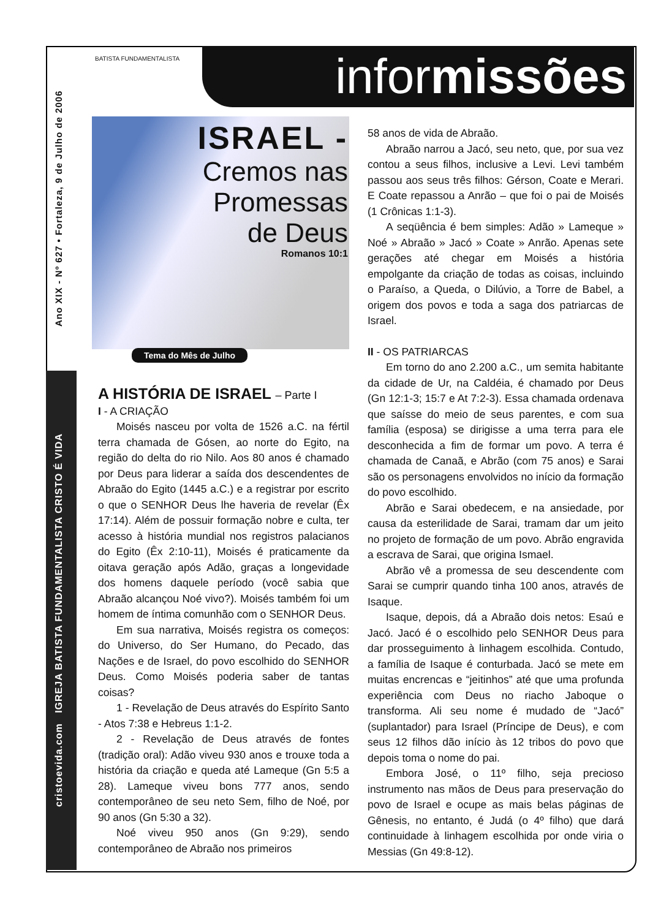Ano XIX - Nº 627 • Fortaleza, 9 de Julho de 2006
cristoevida.com IGREJA BATISTA FUNDAMENTALISTA CRISTO É VIDA
BATISTA FUNDAMENTALISTA informissões
ISRAEL -
Cremos nas Promessas de Deus
Romanos 10:1
Tema do Mês de Julho
A HISTÓRIA DE ISRAEL – Parte I
I - A CRIAÇÃO
Moisés nasceu por volta de 1526 a.C. na fértil terra chamada de Gósen, ao norte do Egito, na região do delta do rio Nilo. Aos 80 anos é chamado por Deus para liderar a saída dos descendentes de Abraão do Egito (1445 a.C.) e a registrar por escrito o que o SENHOR Deus lhe haveria de revelar (Êx 17:14). Além de possuir formação nobre e culta, ter acesso à história mundial nos registros palacianos do Egito (Êx 2:10-11), Moisés é praticamente da oitava geração após Adão, graças a longevidade dos homens daquele período (você sabia que Abraão alcançou Noé vivo?). Moisés também foi um homem de íntima comunhão com o SENHOR Deus.
Em sua narrativa, Moisés registra os começos: do Universo, do Ser Humano, do Pecado, das Nações e de Israel, do povo escolhido do SENHOR Deus. Como Moisés poderia saber de tantas coisas?
1 - Revelação de Deus através do Espírito Santo - Atos 7:38 e Hebreus 1:1-2.
2 - Revelação de Deus através de fontes (tradição oral): Adão viveu 930 anos e trouxe toda a história da criação e queda até Lameque (Gn 5:5 a 28). Lameque viveu bons 777 anos, sendo contemporâneo de seu neto Sem, filho de Noé, por 90 anos (Gn 5:30 a 32).
Noé viveu 950 anos (Gn 9:29), sendo contemporâneo de Abraão nos primeiros
58 anos de vida de Abraão.
Abraão narrou a Jacó, seu neto, que, por sua vez contou a seus filhos, inclusive a Levi. Levi também passou aos seus três filhos: Gérson, Coate e Merari. E Coate repassou a Anrão – que foi o pai de Moisés (1 Crônicas 1:1-3).
A seqüência é bem simples: Adão » Lameque » Noé » Abraão » Jacó » Coate » Anrão. Apenas sete gerações até chegar em Moisés a história empolgante da criação de todas as coisas, incluindo o Paraíso, a Queda, o Dilúvio, a Torre de Babel, a origem dos povos e toda a saga dos patriarcas de Israel.
II - OS PATRIARCAS
Em torno do ano 2.200 a.C., um semita habitante da cidade de Ur, na Caldéia, é chamado por Deus (Gn 12:1-3; 15:7 e At 7:2-3). Essa chamada ordenava que saísse do meio de seus parentes, e com sua família (esposa) se dirigisse a uma terra para ele desconhecida a fim de formar um povo. A terra é chamada de Canaã, e Abrão (com 75 anos) e Sarai são os personagens envolvidos no início da formação do povo escolhido.
Abrão e Sarai obedecem, e na ansiedade, por causa da esterilidade de Sarai, tramam dar um jeito no projeto de formação de um povo. Abrão engravida a escrava de Sarai, que origina Ismael.
Abrão vê a promessa de seu descendente com Sarai se cumprir quando tinha 100 anos, através de Isaque.
Isaque, depois, dá a Abraão dois netos: Esaú e Jacó. Jacó é o escolhido pelo SENHOR Deus para dar prosseguimento à linhagem escolhida. Contudo, a família de Isaque é conturbada. Jacó se mete em muitas encrencas e “jeitinhos” até que uma profunda experiência com Deus no riacho Jaboque o transforma. Ali seu nome é mudado de “Jacó” (suplantador) para Israel (Príncipe de Deus), e com seus 12 filhos dão início às 12 tribos do povo que depois toma o nome do pai.
Embora José, o 11º filho, seja precioso instrumento nas mãos de Deus para preservação do povo de Israel e ocupe as mais belas páginas de Gênesis, no entanto, é Judá (o 4º filho) que dará continuidade à linhagem escolhida por onde viria o Messias (Gn 49:8-12).